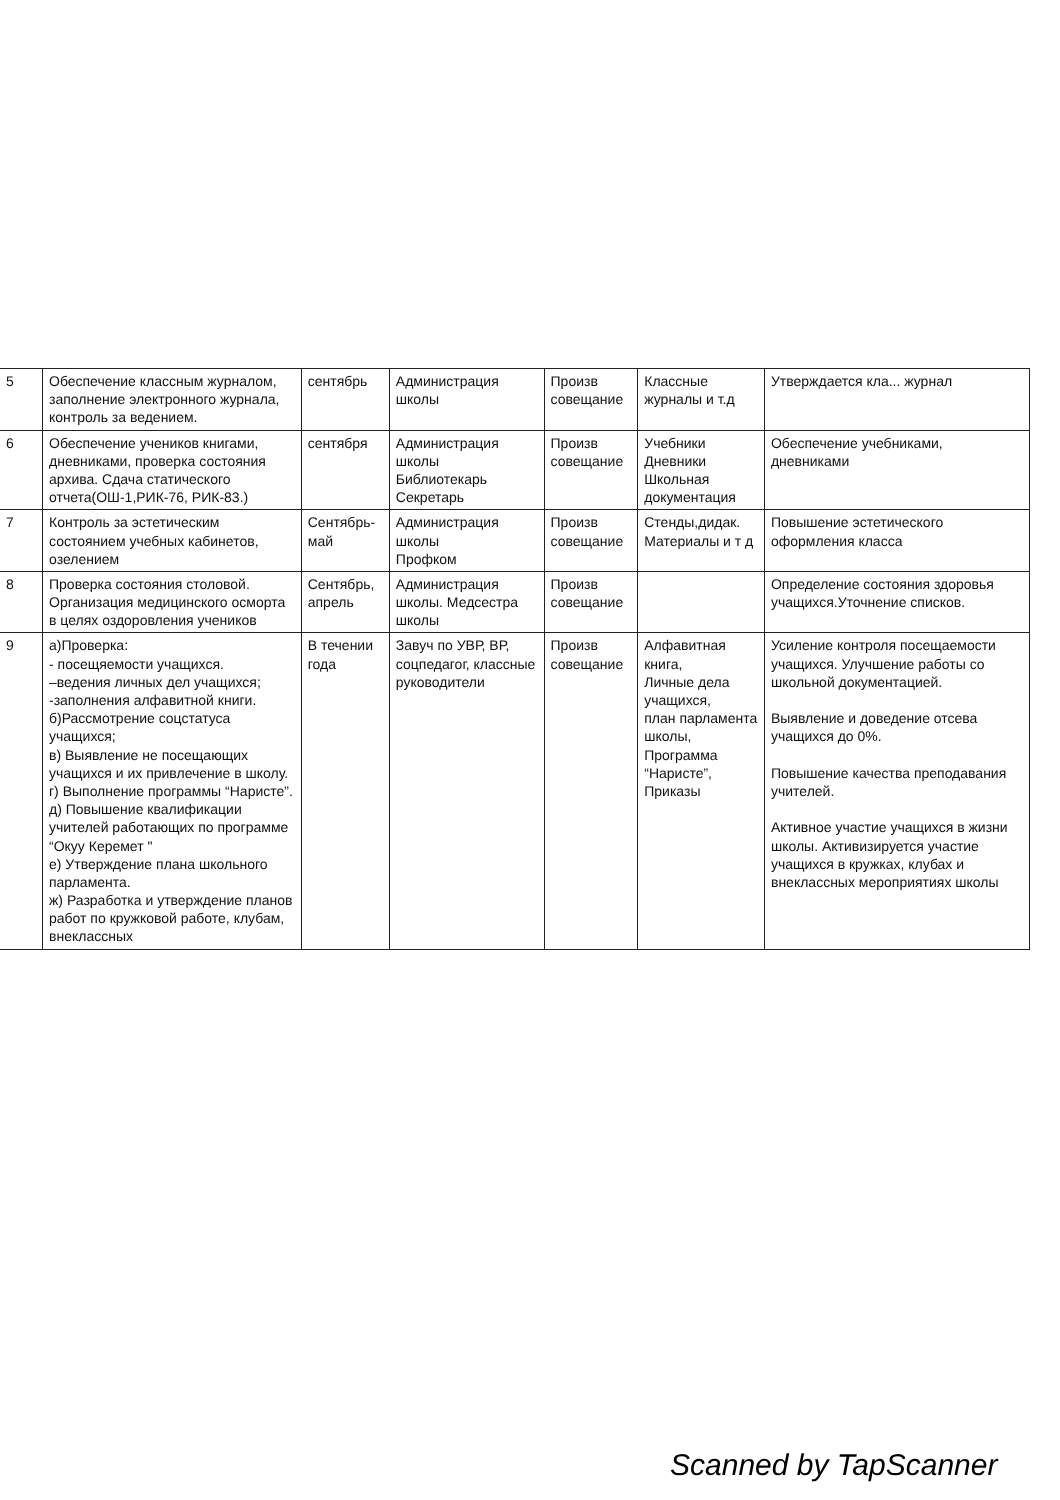| 5 | Обеспечение классным журналом, заполнение электронного журнала, контроль за ведением. | сентябрь | Администрация школы | Произв совещание | Классные журналы и т.д | Утверждается кла... журнал |
| 6 | Обеспечение учеников книгами, дневниками, проверка состояния архива. Сдача статического отчета(ОШ-1,РИК-76, РИК-83.) | сентября | Администрация школы Библиотекарь Секретарь | Произв совещание | Учебники Дневники Школьная документация | Обеспечение учебниками, дневниками |
| 7 | Контроль за эстетическим состоянием учебных кабинетов, озелением | Сентябрь-май | Администрация школы Профком | Произв совещание | Стенды,дидак. Материалы и т д | Повышение эстетического оформления класса |
| 8 | Проверка состояния столовой. Организация медицинского осморта в целях оздоровления учеников | Сентябрь, апрель | Администрация школы. Медсестра школы | Произв совещание | | Определение состояния здоровья учащихся.Уточнение списков. |
| 9 | а)Проверка: - посещяемости учащихся. –ведения личных дел учащихся; -заполнения алфавитной книги. б)Рассмотрение соцстатуса учащихся; в) Выявление не посещающих учащихся и их привлечение в школу. г) Выполнение программы “Наристе”. д) Повышение квалификации учителей работающих по программе “Окуу Керемет " е) Утверждение плана школьного парламента. ж) Разработка и утверждение планов работ по кружковой работе, клубам, внеклассных | В течении года | Завуч по УВР, ВР, соцпедагог, классные руководители | Произв совещание | Алфавитная книга, Личные дела учащихся, план парламента школы, Программа “Наристе”, Приказы | Усиление контроля посещаемости учащихся. Улучшение работы со школьной документацией. Выявление и доведение отсева учащихся до 0%. Повышение качества преподавания учителей. Активное участие учащихся в жизни школы. Активизируется участие учащихся в кружках, клубах и внеклассных мероприятиях школы |
Scanned by TapScanner